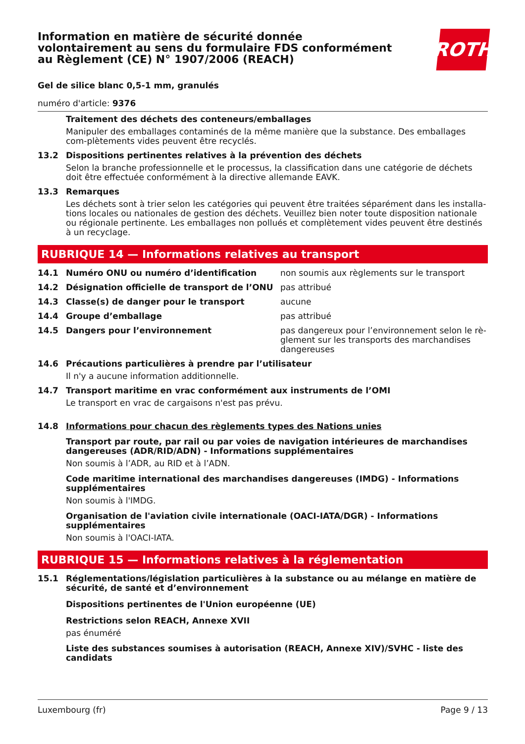Information en matière de sécurité donnée
volontairement au sens du formulaire FDS conformément
au Règlement (CE) N° 1907/2006 (REACH)
ROTH
Gel de silice blanc 0,5-1 mm, granulés
numéro d'article: 9376
Traitement des déchets des conteneurs/emballages
Manipuler des emballages contaminés de la même manière que la substance. Des emballages com-plètements vides peuvent être recyclés.
13.2 Dispositions pertinentes relatives à la prévention des déchets
Selon la branche professionnelle et le processus, la classification dans une catégorie de déchets doit être effectuée conformément à la directive allemande EAVK.
13.3 Remarques
Les déchets sont à trier selon les catégories qui peuvent être traitées séparément dans les installa-tions locales ou nationales de gestion des déchets. Veuillez bien noter toute disposition nationale ou régionale pertinente. Les emballages non pollués et complètement vides peuvent être destinés à un recyclage.
RUBRIQUE 14 — Informations relatives au transport
14.1 Numéro ONU ou numéro d’identification non soumis aux règlements sur le transport
14.2 Désignation officielle de transport de l’ONU pas attribué
14.3 Classe(s) de danger pour le transport aucune
14.4 Groupe d’emballage pas attribué
14.5 Dangers pour l’environnement pas dangereux pour l’environnement selon le rè-glement sur les transports des marchandises dangereuses
14.6 Précautions particulières à prendre par l’utilisateur
Il n'y a aucune information additionnelle.
14.7 Transport maritime en vrac conformément aux instruments de l’OMI
Le transport en vrac de cargaisons n'est pas prévu.
14.8 Informations pour chacun des règlements types des Nations unies
Transport par route, par rail ou par voies de navigation intérieures de marchandises dangereuses (ADR/RID/ADN) - Informations supplémentaires
Non soumis à l’ADR, au RID et à l’ADN.
Code maritime international des marchandises dangereuses (IMDG) - Informations supplémentaires
Non soumis à l'IMDG.
Organisation de l'aviation civile internationale (OACI-IATA/DGR) - Informations supplémentaires
Non soumis à l'OACI-IATA.
RUBRIQUE 15 — Informations relatives à la réglementation
15.1 Réglementations/législation particulières à la substance ou au mélange en matière de sécurité, de santé et d’environnement
Dispositions pertinentes de l'Union européenne (UE)
Restrictions selon REACH, Annexe XVII
pas énuméré
Liste des substances soumises à autorisation (REACH, Annexe XIV)/SVHC - liste des candidats
Luxembourg (fr) Page 9 / 13